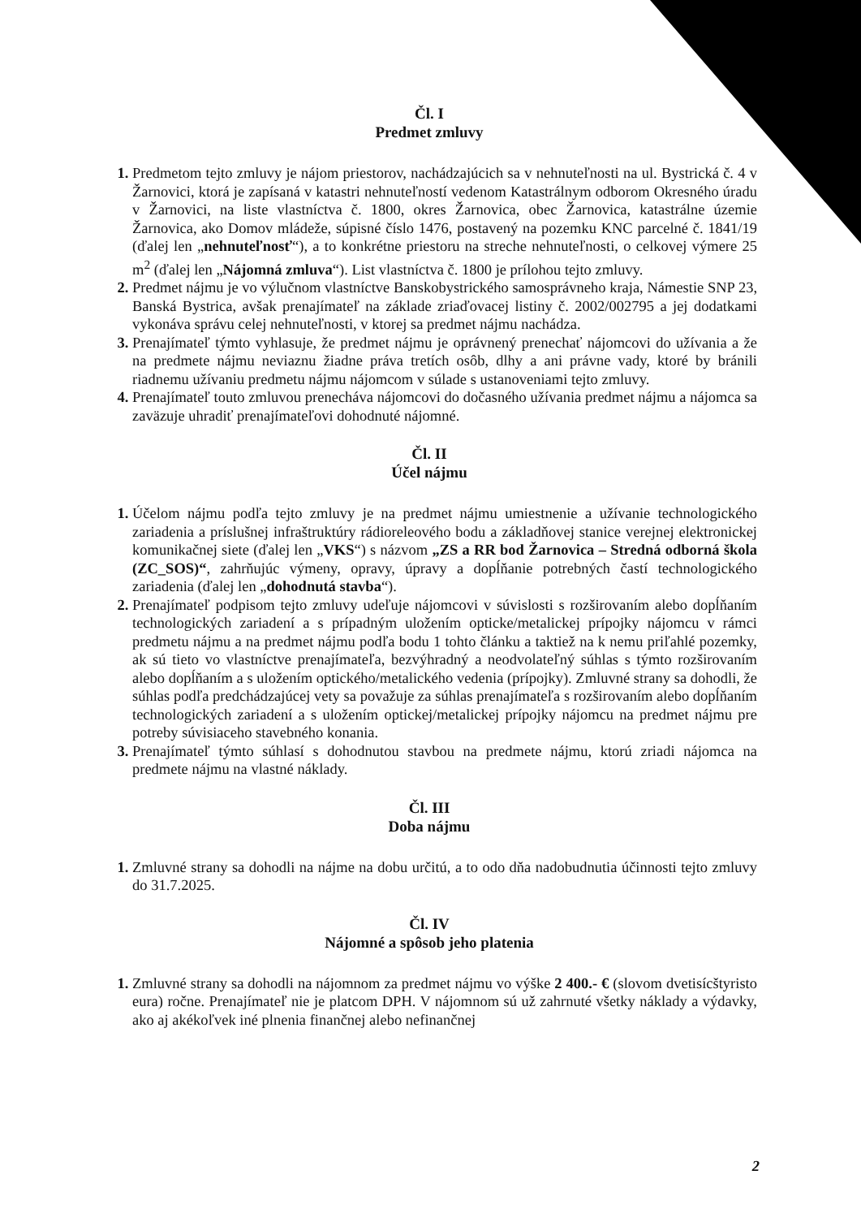Čl. I
Predmet zmluvy
Predmetom tejto zmluvy je nájom priestorov, nachádzajúcich sa v nehnuteľnosti na ul. Bystrická č. 4 v Žarnovici, ktorá je zapísaná v katastri nehnuteľností vedenom Katastrálnym odborom Okresného úradu v Žarnovici, na liste vlastníctva č. 1800, okres Žarnovica, obec Žarnovica, katastrálne územie Žarnovica, ako Domov mládeže, súpisné číslo 1476, postavený na pozemku KNC parcelné č. 1841/19 (ďalej len „nehnuteľnosť“), a to konkrétne priestoru na streche nehnuteľnosti, o celkovej výmere 25 m<sup>2</sup> (ďalej len „Nájomná zmluva“). List vlastníctva č. 1800 je prílohou tejto zmluvy.
Predmet nájmu je vo výlučnom vlastníctve Banskobystrického samosprávneho kraja, Námestie SNP 23, Banská Bystrica, avšak prenajímateľ na základe zriaďovacej listiny č. 2002/002795 a jej dodatkami vykonáva správu celej nehnuteľnosti, v ktorej sa predmet nájmu nachádza.
Prenajímateľ týmto vyhlasuje, že predmet nájmu je oprávnený prenechať nájomcovi do užívania a že na predmete nájmu neviaznu žiadne práva tretích osôb, dlhy a ani právne vady, ktoré by bránili riadnemu užívaniu predmetu nájmu nájomcom v súlade s ustanoveniami tejto zmluvy.
Prenajímateľ touto zmluvou prenecháva nájomcovi do dočasného užívania predmet nájmu a nájomca sa zaväzuje uhradiť prenajímateľovi dohodnuté nájomné.
Čl. II
Účel nájmu
Účelom nájmu podľa tejto zmluvy je na predmet nájmu umiestnenie a užívanie technologického zariadenia a príslušnej infraštruktúry rádioreleového bodu a základňovej stanice verejnej elektronickej komunikačnej siete (ďalej len „VKS“) s názvom „ZS a RR bod Žarnovica – Stredná odborná škola (ZC_SOS)“, zahrňujúc výmeny, opravy, úpravy a dopĺňanie potrebných častí technologického zariadenia (ďalej len „dohodnutá stavba“).
Prenajímateľ podpisom tejto zmluvy udeľuje nájomcovi v súvislosti s rozširovaním alebo dopĺňaním technologických zariadení a s prípadným uložením opticke/metalickej prípojky nájomcu v rámci predmetu nájmu a na predmet nájmu podľa bodu 1 tohto článku a taktiež na k nemu priľahlé pozemky, ak sú tieto vo vlastníctve prenajímateľa, bezvýhradný a neodvolateľný súhlas s týmto rozširovaním alebo dopĺňaním a s uložením optického/metalického vedenia (prípojky). Zmluvné strany sa dohodli, že súhlas podľa predchádzajúcej vety sa považuje za súhlas prenajímateľa s rozširovaním alebo dopĺňaním technologických zariadení a s uložením optickej/metalickej prípojky nájomcu na predmet nájmu pre potreby súvisiaceho stavebného konania.
Prenajímateľ týmto súhlasí s dohodnutou stavbou na predmete nájmu, ktorú zriadi nájomca na predmete nájmu na vlastné náklady.
Čl. III
Doba nájmu
Zmluvné strany sa dohodli na nájme na dobu určitú, a to odo dňa nadobudnutia účinnosti tejto zmluvy do 31.7.2025.
Čl. IV
Nájomné a spôsob jeho platenia
Zmluvné strany sa dohodli na nájomnom za predmet nájmu vo výške 2 400.- € (slovom dvetisícštyristo eura) ročne. Prenajímateľ nie je platcom DPH. V nájomnom sú už zahrnuté všetky náklady a výdavky, ako aj akékoľvek iné plnenia finančnej alebo nefinančnej
2